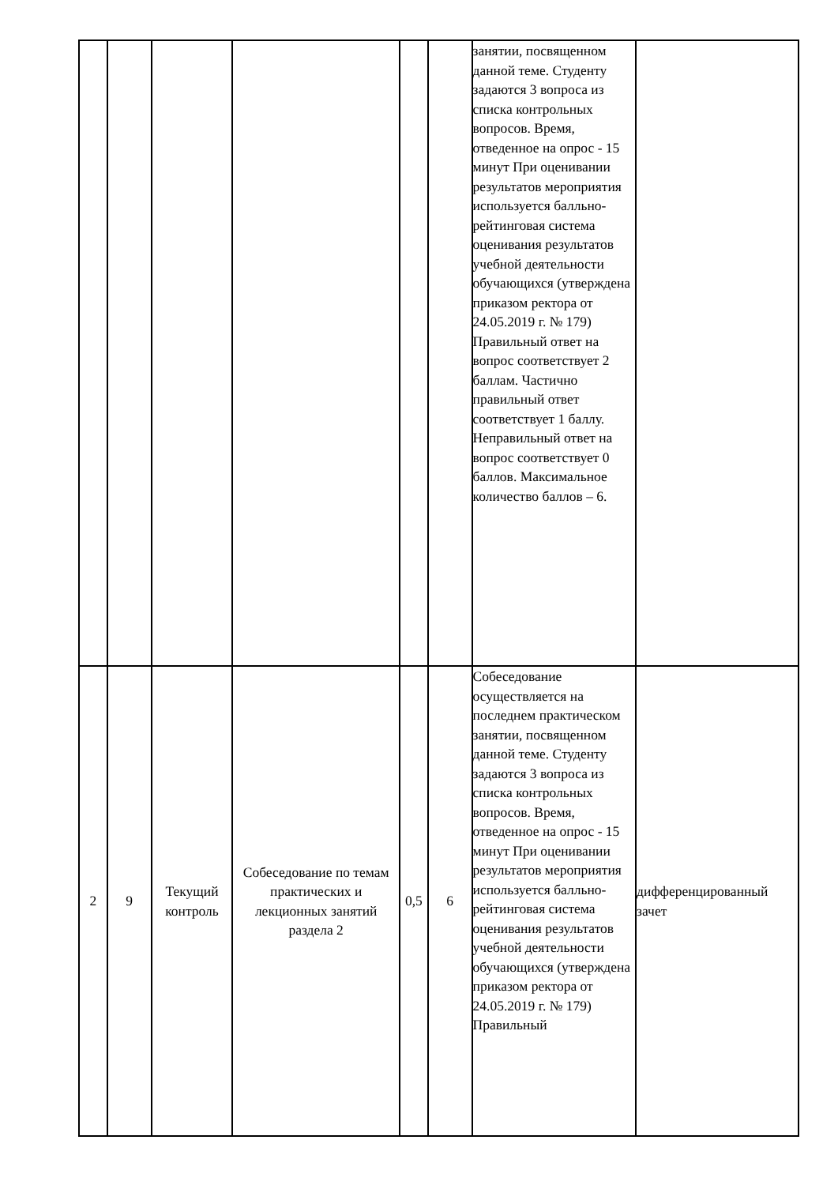| | | | | | | занятии, посвященном данной теме. Студенту задаются 3 вопроса из списка контрольных вопросов. Время, отведенное на опрос - 15 минут При оценивании результатов мероприятия используется балльно-рейтинговая система оценивания результатов учебной деятельности обучающихся (утверждена приказом ректора от 24.05.2019 г. № 179) Правильный ответ на вопрос соответствует 2 баллам. Частично правильный ответ соответствует 1 баллу. Неправильный ответ на вопрос соответствует 0 баллов. Максимальное количество баллов – 6. | |
| 2 | 9 | Текущий контроль | Собеседование по темам практических и лекционных занятий раздела 2 | 0,5 | 6 | Собеседование осуществляется на последнем практическом занятии, посвященном данной теме. Студенту задаются 3 вопроса из списка контрольных вопросов. Время, отведенное на опрос - 15 минут При оценивании результатов мероприятия используется балльно-рейтинговая система оценивания результатов учебной деятельности обучающихся (утверждена приказом ректора от 24.05.2019 г. № 179) Правильный | дифференцированный зачет |